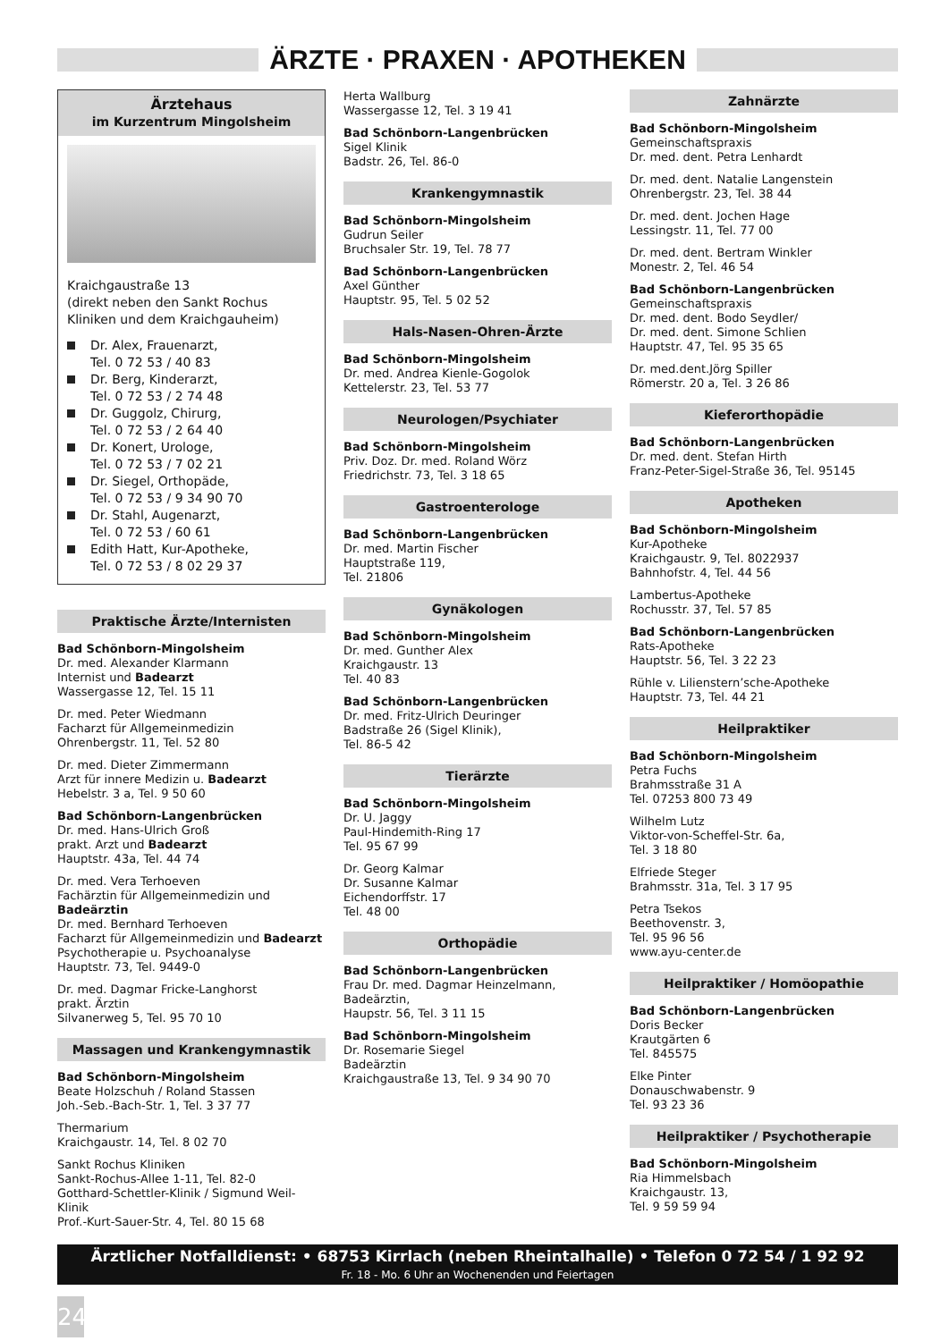ÄRZTE · PRAXEN · APOTHEKEN
Ärztehaus
im Kurzentrum Mingolsheim
Kraichgaustraße 13
(direkt neben den Sankt Rochus Kliniken und dem Kraichgauheim)
Dr. Alex, Frauenarzt,
Tel. 0 72 53 / 40 83
Dr. Berg, Kinderarzt,
Tel. 0 72 53 / 2 74 48
Dr. Guggolz, Chirurg,
Tel. 0 72 53 / 2 64 40
Dr. Konert, Urologe,
Tel. 0 72 53 / 7 02 21
Dr. Siegel, Orthopäde,
Tel. 0 72 53 / 9 34 90 70
Dr. Stahl, Augenarzt,
Tel. 0 72 53 / 60 61
Edith Hatt, Kur-Apotheke,
Tel. 0 72 53 / 8 02 29 37
Praktische Ärzte/Internisten
Bad Schönborn-Mingolsheim
Dr. med. Alexander Klarmann
Internist und Badearzt
Wassergasse 12, Tel. 15 11
Dr. med. Peter Wiedmann
Facharzt für Allgemeinmedizin
Ohrenbergstr. 11, Tel. 52 80
Dr. med. Dieter Zimmermann
Arzt für innere Medizin u. Badearzt
Hebelstr. 3 a, Tel. 9 50 60
Bad Schönborn-Langenbrücken
Dr. med. Hans-Ulrich Groß
prakt. Arzt und Badearzt
Hauptstr. 43a, Tel. 44 74
Dr. med. Vera Terhoeven
Fachärztin für Allgemeinmedizin und Badeärztin
Dr. med. Bernhard Terhoeven
Facharzt für Allgemeinmedizin und Badearzt
Psychotherapie u. Psychoanalyse
Hauptstr. 73, Tel. 9449-0
Dr. med. Dagmar Fricke-Langhorst
prakt. Ärztin
Silvanerweg 5, Tel. 95 70 10
Massagen und Krankengymnastik
Bad Schönborn-Mingolsheim
Beate Holzschuh / Roland Stassen
Joh.-Seb.-Bach-Str. 1, Tel. 3 37 77
Thermarium
Kraichgaustr. 14, Tel. 8 02 70
Sankt Rochus Kliniken
Sankt-Rochus-Allee 1-11, Tel. 82-0
Gotthard-Schettler-Klinik / Sigmund Weil-Klinik
Prof.-Kurt-Sauer-Str. 4, Tel. 80 15 68
Herta Wallburg
Wassergasse 12, Tel. 3 19 41
Bad Schönborn-Langenbrücken
Sigel Klinik
Badstr. 26, Tel. 86-0
Krankengymnastik
Bad Schönborn-Mingolsheim
Gudrun Seiler
Bruchsaler Str. 19, Tel. 78 77
Bad Schönborn-Langenbrücken
Axel Günther
Hauptstr. 95, Tel. 5 02 52
Hals-Nasen-Ohren-Ärzte
Bad Schönborn-Mingolsheim
Dr. med. Andrea Kienle-Gogolok
Kettelerstr. 23, Tel. 53 77
Neurologen/Psychiater
Bad Schönborn-Mingolsheim
Priv. Doz. Dr. med. Roland Wörz
Friedrichstr. 73, Tel. 3 18 65
Gastroenterologe
Bad Schönborn-Langenbrücken
Dr. med. Martin Fischer
Hauptstraße 119,
Tel. 21806
Gynäkologen
Bad Schönborn-Mingolsheim
Dr. med. Gunther Alex
Kraichgaustr. 13
Tel. 40 83
Bad Schönborn-Langenbrücken
Dr. med. Fritz-Ulrich Deuringer
Badstraße 26 (Sigel Klinik),
Tel. 86-5 42
Tierärzte
Bad Schönborn-Mingolsheim
Dr. U. Jaggy
Paul-Hindemith-Ring 17
Tel. 95 67 99
Dr. Georg Kalmar
Dr. Susanne Kalmar
Eichendorffstr. 17
Tel. 48 00
Orthopädie
Bad Schönborn-Langenbrücken
Frau Dr. med. Dagmar Heinzelmann,
Badeärztin,
Haupstr. 56, Tel. 3 11 15
Bad Schönborn-Mingolsheim
Dr. Rosemarie Siegel
Badeärztin
Kraichgaustraße 13, Tel. 9 34 90 70
Zahnärzte
Bad Schönborn-Mingolsheim
Gemeinschaftspraxis
Dr. med. dent. Petra Lenhardt
Dr. med. dent. Natalie Langenstein
Ohrenbergstr. 23, Tel. 38 44
Dr. med. dent. Jochen Hage
Lessingstr. 11, Tel. 77 00
Dr. med. dent. Bertram Winkler
Monestr. 2, Tel. 46 54
Bad Schönborn-Langenbrücken
Gemeinschaftspraxis
Dr. med. dent. Bodo Seydler/
Dr. med. dent. Simone Schlien
Hauptstr. 47, Tel. 95 35 65
Dr. med.dent.Jörg Spiller
Römerstr. 20 a, Tel. 3 26 86
Kieferorthopädie
Bad Schönborn-Langenbrücken
Dr. med. dent. Stefan Hirth
Franz-Peter-Sigel-Straße 36, Tel. 95145
Apotheken
Bad Schönborn-Mingolsheim
Kur-Apotheke
Kraichgaustr. 9, Tel. 8022937
Bahnhofstr. 4, Tel. 44 56
Lambertus-Apotheke
Rochusstr. 37, Tel. 57 85
Bad Schönborn-Langenbrücken
Rats-Apotheke
Hauptstr. 56, Tel. 3 22 23
Rühle v. Lilienstern’sche-Apotheke
Hauptstr. 73, Tel. 44 21
Heilpraktiker
Bad Schönborn-Mingolsheim
Petra Fuchs
Brahmsstraße 31 A
Tel. 07253 800 73 49
Wilhelm Lutz
Viktor-von-Scheffel-Str. 6a,
Tel. 3 18 80
Elfriede Steger
Brahmsstr. 31a, Tel. 3 17 95
Petra Tsekos
Beethovenstr. 3,
Tel. 95 96 56
www.ayu-center.de
Heilpraktiker / Homöopathie
Bad Schönborn-Langenbrücken
Doris Becker
Krautgärten 6
Tel. 845575
Elke Pinter
Donauschwabenstr. 9
Tel. 93 23 36
Heilpraktiker / Psychotherapie
Bad Schönborn-Mingolsheim
Ria Himmelsbach
Kraichgaustr. 13,
Tel. 9 59 59 94
Ärztlicher Notfalldienst: • 68753 Kirrlach (neben Rheintalhalle) • Telefon 0 72 54 / 1 92 92
Fr. 18 - Mo. 6 Uhr an Wochenenden und Feiertagen
24